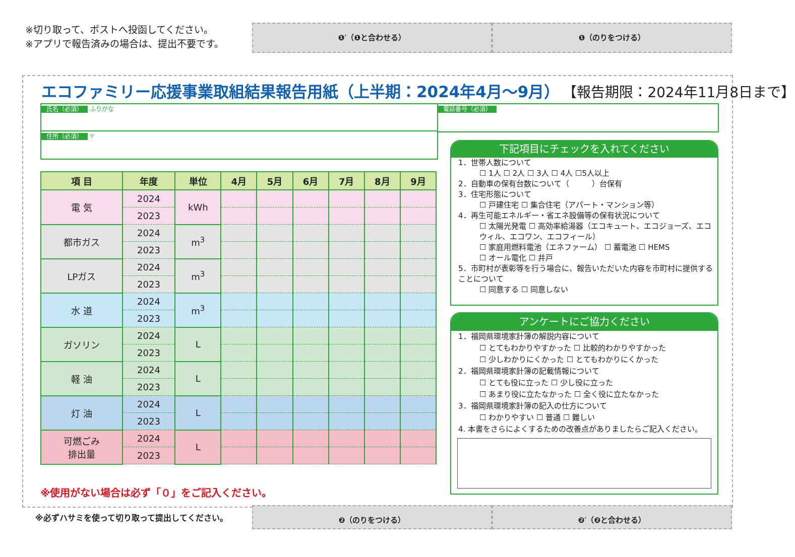※切り取って、ポストへ投函してください。
※アプリで報告済みの場合は、提出不要です。
❶′（❶と合わせる） ❶（のりをつける）
エコファミリー応援事業取組結果報告用紙（上半期：2024年4月～9月） 【報告期限：2024年11月8日まで】
氏名（必須） ふりがな
住所（必須） 〒
電話番号（必須）
| 項 目 | 年度 | 単位 | 4月 | 5月 | 6月 | 7月 | 8月 | 9月 |
| --- | --- | --- | --- | --- | --- | --- | --- | --- |
| 電 気 | 2024 | kWh | | | | | | |
| | 2023 | | | | | | | |
| 都市ガス | 2024 | m<sup>3</sup> | | | | | | |
| | 2023 | | | | | | | |
| LPガス | 2024 | m<sup>3</sup> | | | | | | |
| | 2023 | | | | | | | |
| 水 道 | 2024 | m<sup>3</sup> | | | | | | |
| | 2023 | | | | | | | |
| ガソリン | 2024 | L | | | | | | |
| | 2023 | | | | | | | |
| 軽 油 | 2024 | L | | | | | | |
| | 2023 | | | | | | | |
| 灯 油 | 2024 | L | | | | | | |
| | 2023 | | | | | | | |
| 可燃ごみ 排出量 | 2024 | L | | | | | | |
| | 2023 | | | | | | | |
下記項目にチェックを入れてください
1．世帯人数について
☐ 1人 ☐ 2人 ☐ 3人 ☐ 4人 ☐5人以上
2．自動車の保有台数について（　　　）台保有
3．住宅形態について
☐ 戸建住宅 ☐ 集合住宅（アパート・マンション等）
4．再生可能エネルギー・省エネ設備等の保有状況について
☐ 太陽光発電 ☐ 高効率給湯器（エコキュート、エコジョーズ、エコウィル、エコワン、エコフィール）
☐ 家庭用燃料電池（エネファーム） ☐ 蓄電池 ☐ HEMS
☐ オール電化 ☐ 井戸
5．市町村が表彰等を行う場合に、報告いただいた内容を市町村に提供することについて
☐ 同意する ☐ 同意しない
アンケートにご協力ください
1．福岡県環境家計簿の解説内容について
☐ とてもわかりやすかった ☐ 比較的わかりやすかった
☐ 少しわかりにくかった ☐ とてもわかりにくかった
2．福岡県環境家計簿の記載情報について
☐ とても役に立った ☐ 少し役に立った
☐ あまり役に立たなかった ☐ 全く役に立たなかった
3．福岡県環境家計簿の記入の仕方について
☐ わかりやすい ☐ 普通 ☐ 難しい
4. 本書をさらによくするための改善点がありましたらご記入ください。
※使用がない場合は必ず「０」をご記入ください。
※必ずハサミを使って切り取って提出してください。
❷（のりをつける） ❷′（❷と合わせる）